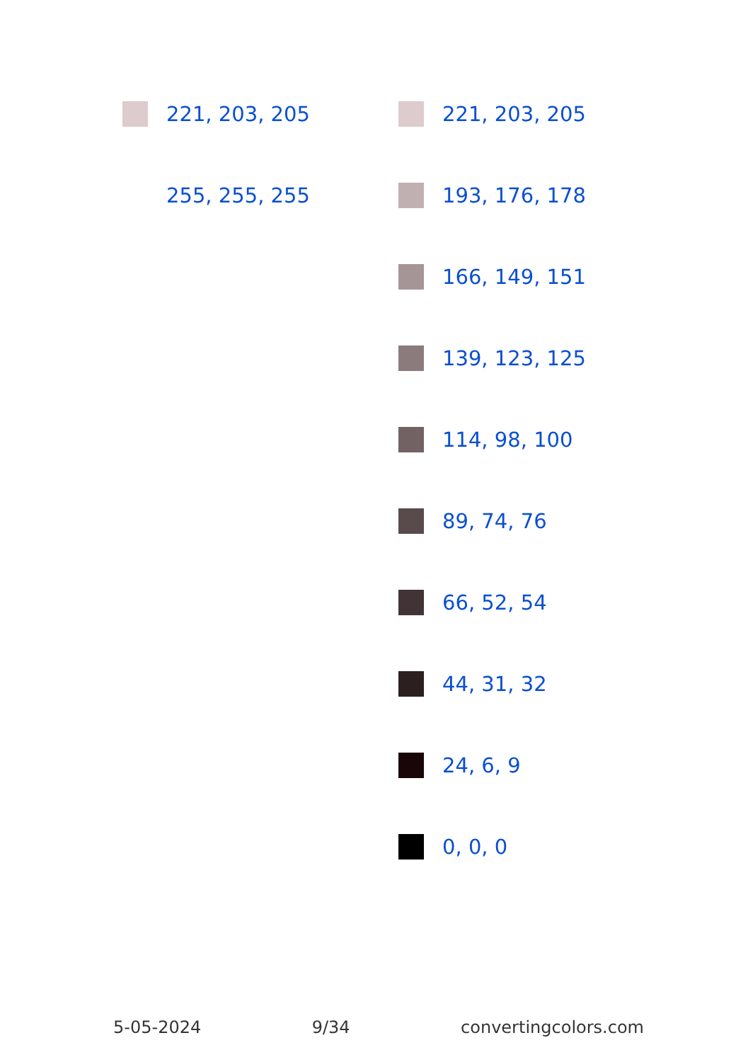221, 203, 205
255, 255, 255
221, 203, 205
193, 176, 178
166, 149, 151
139, 123, 125
114, 98, 100
89, 74, 76
66, 52, 54
44, 31, 32
24, 6, 9
0, 0, 0
5-05-2024 9/34 convertingcolors.com